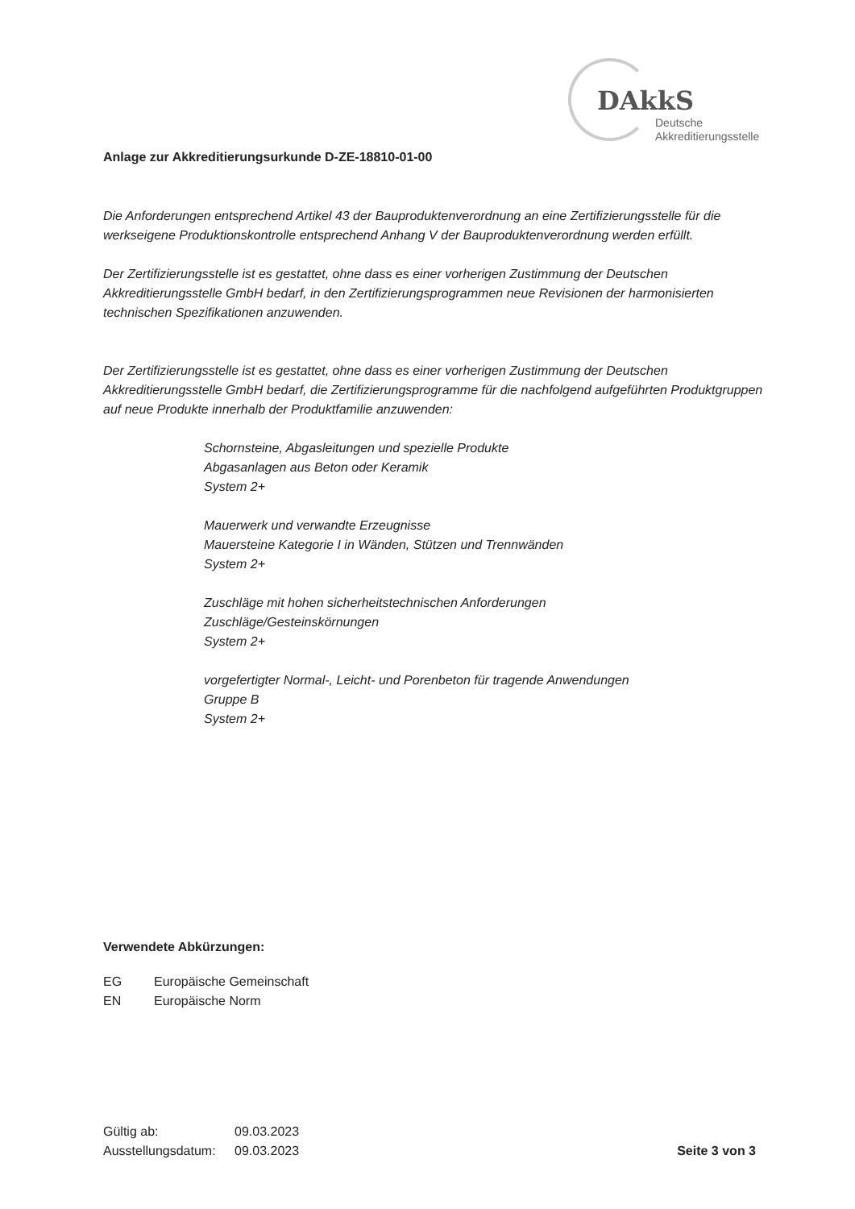DAkkS
Deutsche
Akkreditierungsstelle
Anlage zur Akkreditierungsurkunde D-ZE-18810-01-00
Die Anforderungen entsprechend Artikel 43 der Bauproduktenverordnung an eine Zertifizierungsstelle für die werkseigene Produktionskontrolle entsprechend Anhang V der Bauproduktenverordnung werden erfüllt.
Der Zertifizierungsstelle ist es gestattet, ohne dass es einer vorherigen Zustimmung der Deutschen Akkreditierungsstelle GmbH bedarf, in den Zertifizierungsprogrammen neue Revisionen der harmonisierten technischen Spezifikationen anzuwenden.
Der Zertifizierungsstelle ist es gestattet, ohne dass es einer vorherigen Zustimmung der Deutschen Akkreditierungsstelle GmbH bedarf, die Zertifizierungsprogramme für die nachfolgend aufgeführten Produktgruppen auf neue Produkte innerhalb der Produktfamilie anzuwenden:
Schornsteine, Abgasleitungen und spezielle Produkte
Abgasanlagen aus Beton oder Keramik
System 2+
Mauerwerk und verwandte Erzeugnisse
Mauersteine Kategorie I in Wänden, Stützen und Trennwänden
System 2+
Zuschläge mit hohen sicherheitstechnischen Anforderungen
Zuschläge/Gesteinskörnungen
System 2+
vorgefertigter Normal-, Leicht- und Porenbeton für tragende Anwendungen
Gruppe B
System 2+
Verwendete Abkürzungen:
EG Europäische Gemeinschaft
EN Europäische Norm
Gültig ab: 09.03.2023
Ausstellungsdatum: 09.03.2023
Seite 3 von 3